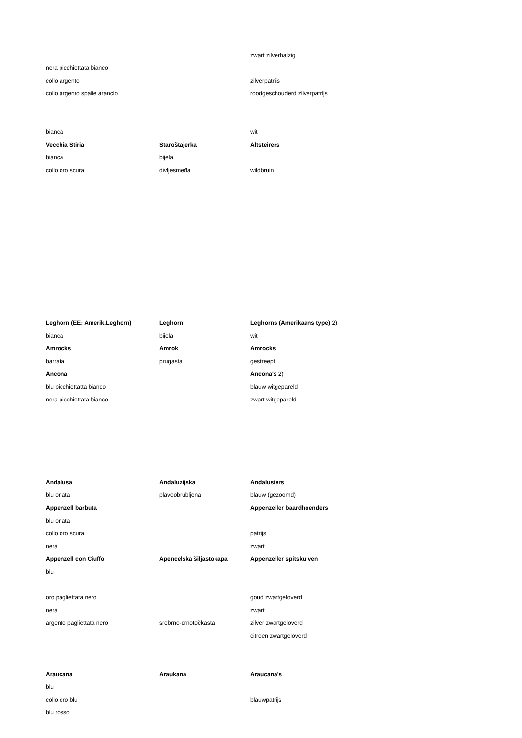| | | zwart zilverhalzig |
| nera picchiettata bianco | | |
| collo argento | | zilverpatrijs |
| collo argento spalle arancio | | roodgeschouderd zilverpatrijs |
| bianca | | wit |
| Vecchia Stiria | Staroštajerka | Altsteirers |
| bianca | bijela | |
| collo oro scura | divljesmeđa | wildbruin |
| Leghorn (EE: Amerik.Leghorn) | Leghorn | Leghorns (Amerikaans type) 2) |
| bianca | bijela | wit |
| Amrocks | Amrok | Amrocks |
| barrata | prugasta | gestreept |
| Ancona | | Ancona's 2) |
| blu picchiettatta bianco | | blauw witgepareld |
| nera picchiettata bianco | | zwart witgepareld |
| Andalusa | Andaluzijska | Andalusiers |
| blu orlata | plavoobrubljena | blauw (gezoomd) |
| Appenzell barbuta | | Appenzeller baardhoenders |
| blu orlata | | |
| collo oro scura | | patrijs |
| nera | | zwart |
| Appenzell con Ciuffo | Apencelska šiljastokapa | Appenzeller spitskuiven |
| blu | | |
| oro pagliettata nero | | goud zwartgeloverd |
| nera | | zwart |
| argento pagliettata nero | srebrno-crnotočkasta | zilver zwartgeloverd |
| | | citroen zwartgeloverd |
| Araucana | Araukana | Araucana's |
| blu | | |
| collo oro blu | | blauwpatrijs |
| blu rosso | | |